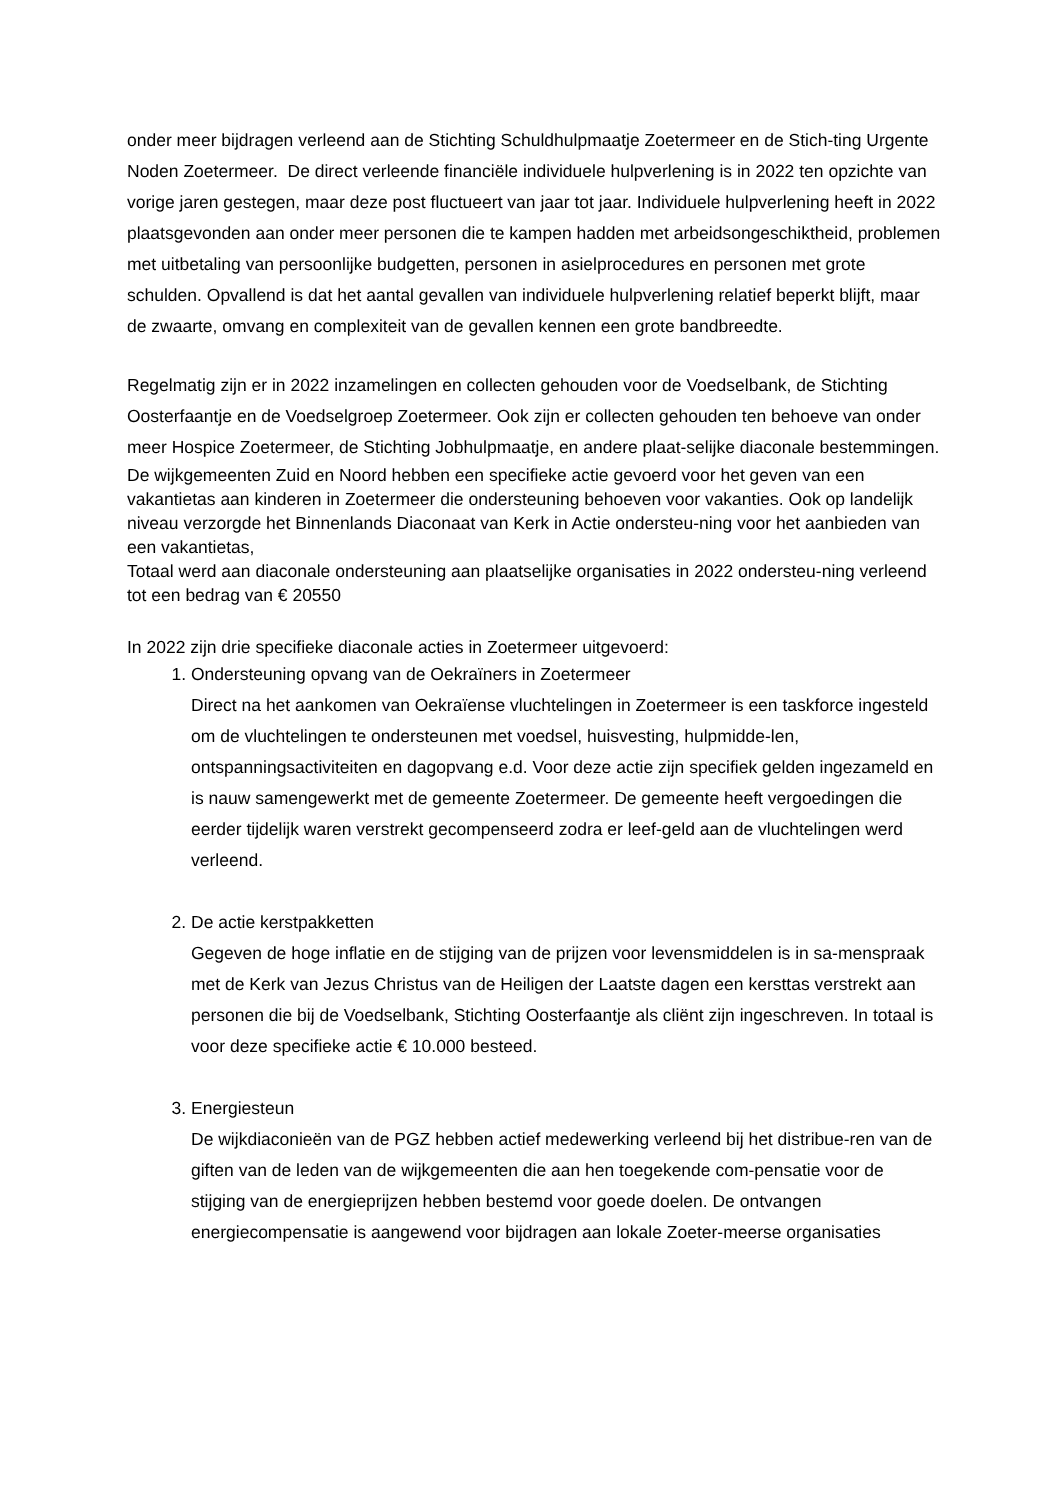onder meer bijdragen verleend aan de Stichting Schuldhulpmaatje Zoetermeer en de Stich-ting Urgente Noden Zoetermeer. De direct verleende financiële individuele hulpverlening is in 2022 ten opzichte van vorige jaren gestegen, maar deze post fluctueert van jaar tot jaar. Individuele hulpverlening heeft in 2022 plaatsgevonden aan onder meer personen die te kampen hadden met arbeidsongeschiktheid, problemen met uitbetaling van persoonlijke budgetten, personen in asielprocedures en personen met grote schulden. Opvallend is dat het aantal gevallen van individuele hulpverlening relatief beperkt blijft, maar de zwaarte, omvang en complexiteit van de gevallen kennen een grote bandbreedte.
Regelmatig zijn er in 2022 inzamelingen en collecten gehouden voor de Voedselbank, de Stichting Oosterfaantje en de Voedselgroep Zoetermeer. Ook zijn er collecten gehouden ten behoeve van onder meer Hospice Zoetermeer, de Stichting Jobhulpmaatje, en andere plaat-selijke diaconale bestemmingen.
De wijkgemeenten Zuid en Noord hebben een specifieke actie gevoerd voor het geven van een vakantietas aan kinderen in Zoetermeer die ondersteuning behoeven voor vakanties. Ook op landelijk niveau verzorgde het Binnenlands Diaconaat van Kerk in Actie ondersteu-ning voor het aanbieden van een vakantietas,
Totaal werd aan diaconale ondersteuning aan plaatselijke organisaties in 2022 ondersteu-ning verleend tot een bedrag van € 20550
In 2022 zijn drie specifieke diaconale acties in Zoetermeer uitgevoerd:
1. Ondersteuning opvang van de Oekraïners in Zoetermeer
Direct na het aankomen van Oekraïense vluchtelingen in Zoetermeer is een taskforce ingesteld om de vluchtelingen te ondersteunen met voedsel, huisvesting, hulpmidde-len, ontspanningsactiviteiten en dagopvang e.d. Voor deze actie zijn specifiek gelden ingezameld en is nauw samengewerkt met de gemeente Zoetermeer. De gemeente heeft vergoedingen die eerder tijdelijk waren verstrekt gecompenseerd zodra er leef-geld aan de vluchtelingen werd verleend.
2. De actie kerstpakketten
Gegeven de hoge inflatie en de stijging van de prijzen voor levensmiddelen is in sa-menspraak met de Kerk van Jezus Christus van de Heiligen der Laatste dagen een kersttas verstrekt aan personen die bij de Voedselbank, Stichting Oosterfaantje als cliënt zijn ingeschreven. In totaal is voor deze specifieke actie € 10.000 besteed.
3. Energiesteun
De wijkdiaconieën van de PGZ hebben actief medewerking verleend bij het distribue-ren van de giften van de leden van de wijkgemeenten die aan hen toegekende com-pensatie voor de stijging van de energieprijzen hebben bestemd voor goede doelen. De ontvangen energiecompensatie is aangewend voor bijdragen aan lokale Zoeter-meerse organisaties